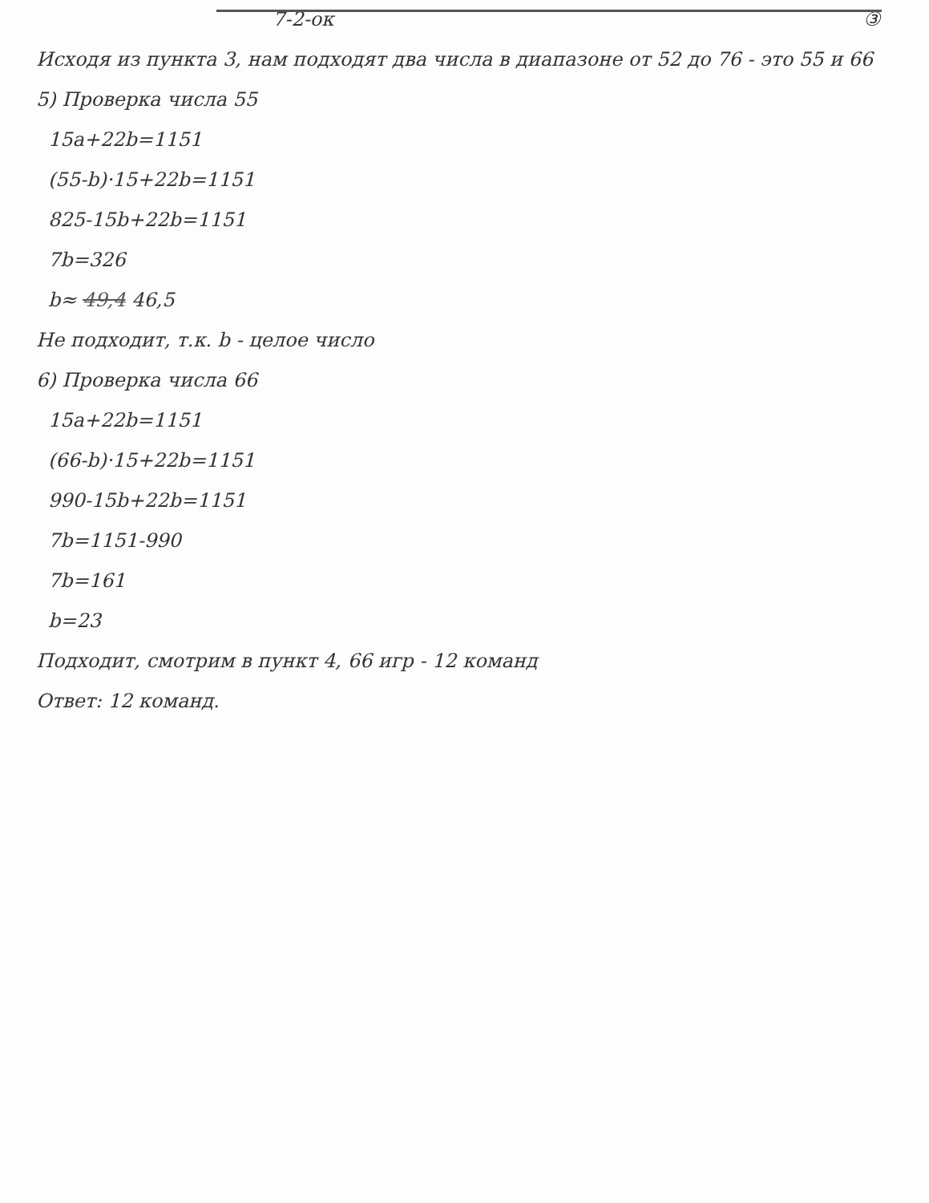7-2-ок ③
Исходя из пункта 3, нам подходят два числа в диапазоне от 52 до 76 - это 55 и 66
5) Проверка числа 55
15a+22b=1151
(55-b)·15+22b=1151
825-15b+22b=1151
7b=326
b≈ 49,4 46,5
Не подходит, т.к. b - целое число
6) Проверка числа 66
15a+22b=1151
(66-b)·15+22b=1151
990-15b+22b=1151
7b=1151-990
7b=161
b=23
Подходит, смотрим в пункт 4, 66 игр - 12 команд
Ответ: 12 команд.